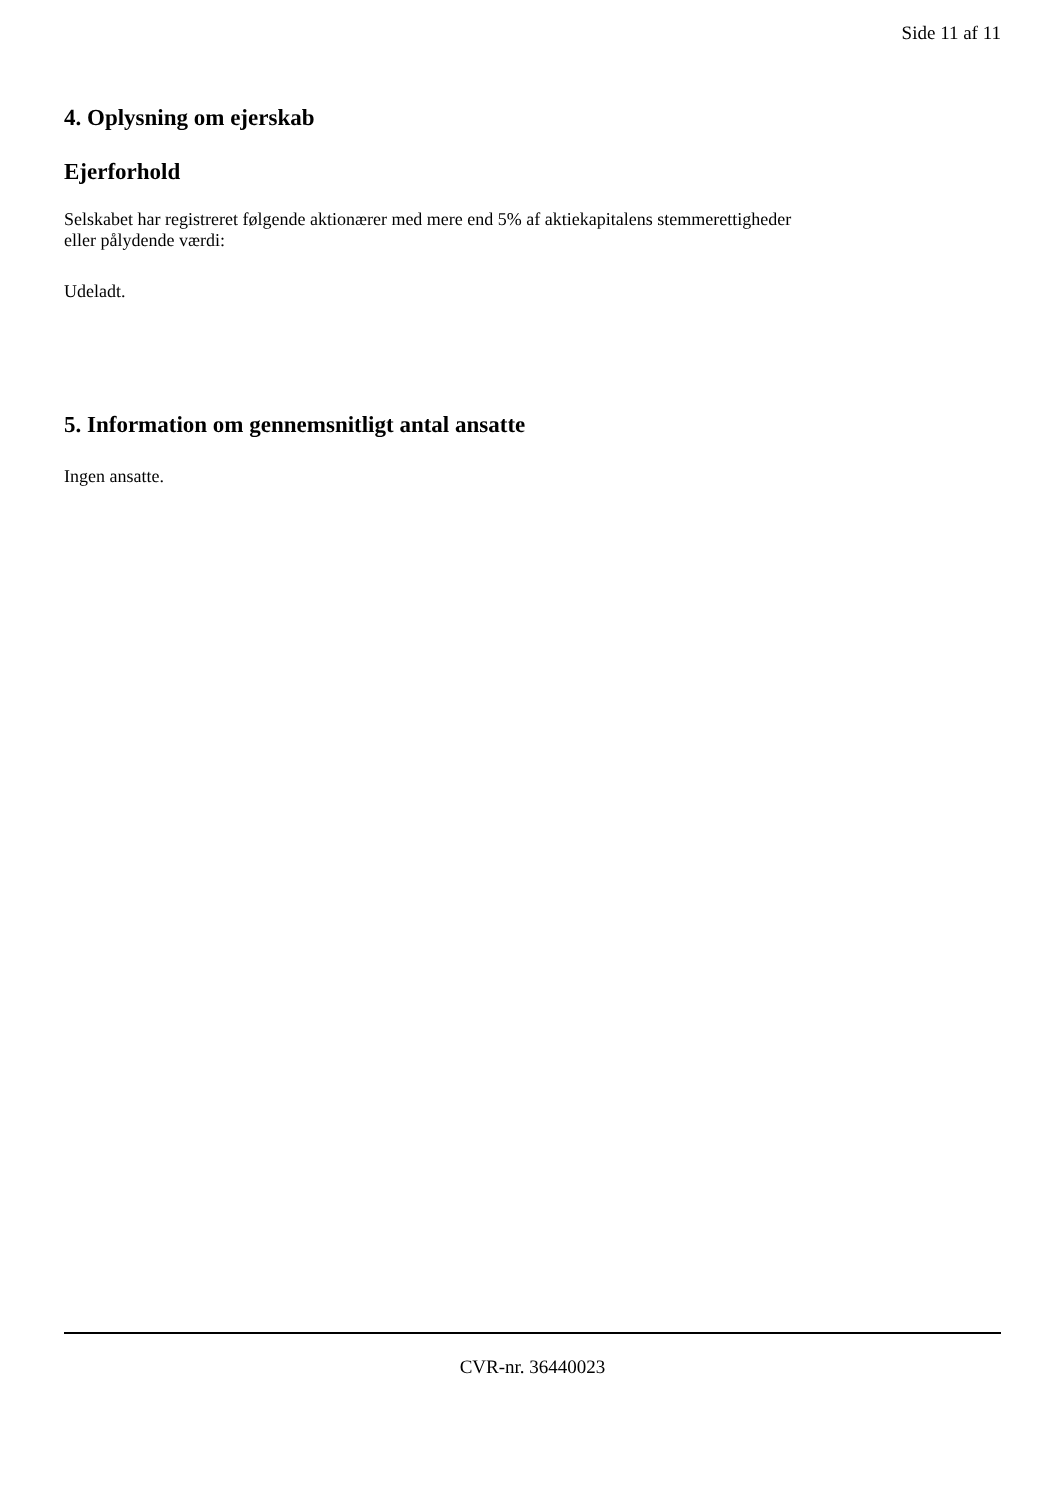Side 11 af 11
4. Oplysning om ejerskab
Ejerforhold
Selskabet har registreret følgende aktionærer med mere end 5% af aktiekapitalens stemmerettigheder eller pålydende værdi:
Udeladt.
5. Information om gennemsnitligt antal ansatte
Ingen ansatte.
CVR-nr. 36440023